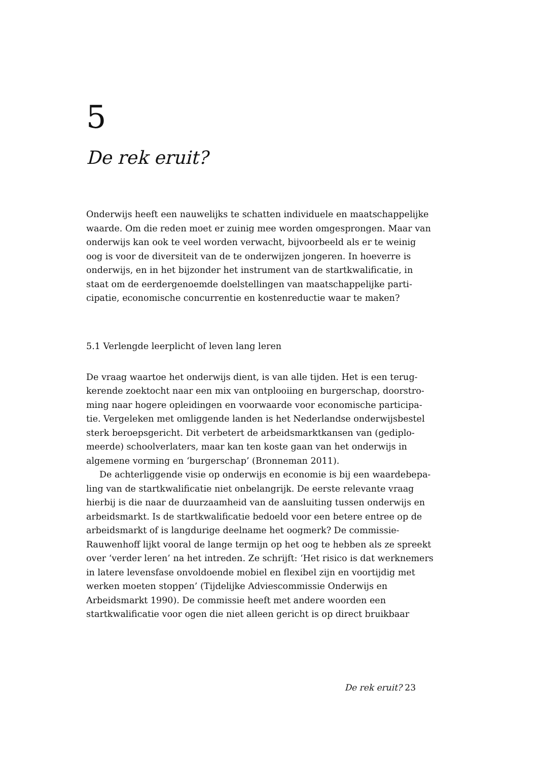5
De rek eruit?
Onderwijs heeft een nauwelijks te schatten individuele en maatschap­pelijke waarde. Om die reden moet er zuinig mee worden omgesprongen. Maar van onderwijs kan ook te veel worden verwacht, bijvoorbeeld als er te weinig oog is voor de diversiteit van de te onderwijzen jongeren. In hoever­re is onderwijs, en in het bijzonder het instrument van de startkwalificatie, in staat om de eerdergenoemde doelstellingen van maatschappelijke parti­cipatie, economische concurrentie en kostenreductie waar te maken?
5.1 Verlengde leerplicht of leven lang leren
De vraag waartoe het onderwijs dient, is van alle tijden. Het is een terug­kerende zoektocht naar een mix van ontplooiing en burgerschap, doorstro­ming naar hogere opleidingen en voorwaarde voor economische participa­tie. Vergeleken met omliggende landen is het Nederlandse onderwijsbestel sterk beroepsgericht. Dit verbetert de arbeidsmarktkansen van (gediplo­meerde) schoolverlaters, maar kan ten koste gaan van het onderwijs in algemene vorming en ‘burgerschap’ (Bronneman 2011).
De achterliggende visie op onderwijs en economie is bij een waardebepa­ling van de startkwalificatie niet onbelangrijk. De eerste relevante vraag hierbij is die naar de duurzaamheid van de aansluiting tussen onderwijs en arbeidsmarkt. Is de startkwalificatie bedoeld voor een betere entree op de arbeidsmarkt of is langdurige deelname het oogmerk? De commissie-Rauwenhoff lijkt vooral de lange termijn op het oog te hebben als ze spreekt over ‘verder leren’ na het intreden. Ze schrijft: ‘Het risico is dat werknemers in latere levensfase onvoldoende mobiel en flexibel zijn en voortijdig met werken moeten stoppen’ (Tijdelijke Adviescommissie Onderwijs en Arbeidsmarkt 1990). De commissie heeft met andere woorden een startkwalificatie voor ogen die niet alleen gericht is op direct bruikbaar
De rek eruit? 23